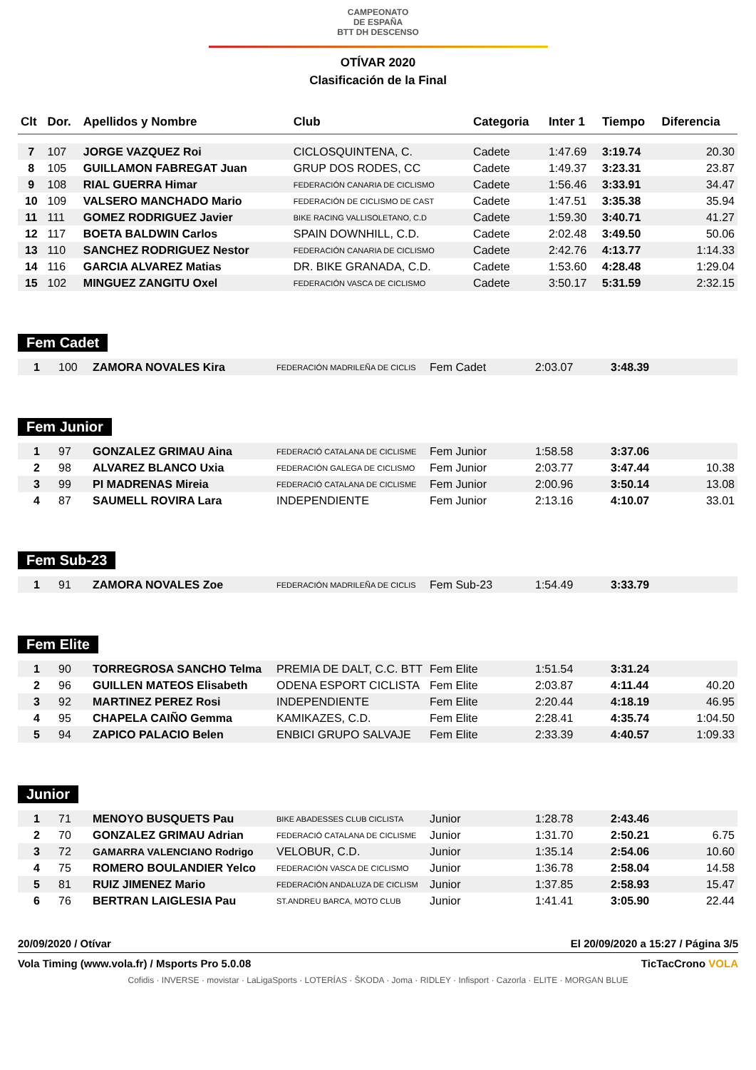CAMPEONATO
DE ESPAÑA
BTT DH DESCENSO
OTÍVAR 2020
Clasificación de la Final
| Clt | Dor. | Apellidos y Nombre | Club | Categoria | Inter 1 | Tiempo | Diferencia |
| --- | --- | --- | --- | --- | --- | --- | --- |
| 7 | 107 | JORGE VAZQUEZ Roi | CICLOSQUINTENA, C. | Cadete | 1:47.69 | 3:19.74 | 20.30 |
| 8 | 105 | GUILLAMON FABREGAT Juan | GRUP DOS RODES, CC | Cadete | 1:49.37 | 3:23.31 | 23.87 |
| 9 | 108 | RIAL GUERRA Himar | FEDERACIÓN CANARIA DE CICLISMO | Cadete | 1:56.46 | 3:33.91 | 34.47 |
| 10 | 109 | VALSERO MANCHADO Mario | FEDERACIÓN DE CICLISMO DE CAST | Cadete | 1:47.51 | 3:35.38 | 35.94 |
| 11 | 111 | GOMEZ RODRIGUEZ Javier | BIKE RACING VALLISOLETANO, C.D | Cadete | 1:59.30 | 3:40.71 | 41.27 |
| 12 | 117 | BOETA BALDWIN Carlos | SPAIN DOWNHILL, C.D. | Cadete | 2:02.48 | 3:49.50 | 50.06 |
| 13 | 110 | SANCHEZ RODRIGUEZ Nestor | FEDERACIÓN CANARIA DE CICLISMO | Cadete | 2:42.76 | 4:13.77 | 1:14.33 |
| 14 | 116 | GARCIA ALVAREZ Matias | DR. BIKE GRANADA, C.D. | Cadete | 1:53.60 | 4:28.48 | 1:29.04 |
| 15 | 102 | MINGUEZ ZANGITU Oxel | FEDERACIÓN VASCA DE CICLISMO | Cadete | 3:50.17 | 5:31.59 | 2:32.15 |
Fem Cadet
| 1 | 100 | ZAMORA NOVALES Kira | FEDERACIÓN MADRILEÑA DE CICLIS | Fem Cadet | 2:03.07 | 3:48.39 | |
Fem Junior
| 1 | 97 | GONZALEZ GRIMAU Aina | FEDERACIÓ CATALANA DE CICLISME | Fem Junior | 1:58.58 | 3:37.06 | |
| 2 | 98 | ALVAREZ BLANCO Uxia | FEDERACIÓN GALEGA DE CICLISMO | Fem Junior | 2:03.77 | 3:47.44 | 10.38 |
| 3 | 99 | PI MADRENAS Mireia | FEDERACIÓ CATALANA DE CICLISME | Fem Junior | 2:00.96 | 3:50.14 | 13.08 |
| 4 | 87 | SAUMELL ROVIRA Lara | INDEPENDIENTE | Fem Junior | 2:13.16 | 4:10.07 | 33.01 |
Fem Sub-23
| 1 | 91 | ZAMORA NOVALES Zoe | FEDERACIÓN MADRILEÑA DE CICLIS | Fem Sub-23 | 1:54.49 | 3:33.79 | |
Fem Elite
| 1 | 90 | TORREGROSA SANCHO Telma | PREMIA DE DALT, C.C. BTT | Fem Elite | 1:51.54 | 3:31.24 | |
| 2 | 96 | GUILLEN MATEOS Elisabeth | ODENA ESPORT CICLISTA | Fem Elite | 2:03.87 | 4:11.44 | 40.20 |
| 3 | 92 | MARTINEZ PEREZ Rosi | INDEPENDIENTE | Fem Elite | 2:20.44 | 4:18.19 | 46.95 |
| 4 | 95 | CHAPELA CAIÑO Gemma | KAMIKAZES, C.D. | Fem Elite | 2:28.41 | 4:35.74 | 1:04.50 |
| 5 | 94 | ZAPICO PALACIO Belen | ENBICI GRUPO SALVAJE | Fem Elite | 2:33.39 | 4:40.57 | 1:09.33 |
Junior
| 1 | 71 | MENOYO BUSQUETS Pau | BIKE ABADESSES CLUB CICLISTA | Junior | 1:28.78 | 2:43.46 | |
| 2 | 70 | GONZALEZ GRIMAU Adrian | FEDERACIÓ CATALANA DE CICLISME | Junior | 1:31.70 | 2:50.21 | 6.75 |
| 3 | 72 | GAMARRA VALENCIANO Rodrigo | VELOBUR, C.D. | Junior | 1:35.14 | 2:54.06 | 10.60 |
| 4 | 75 | ROMERO BOULANDIER Yelco | FEDERACIÓN VASCA DE CICLISMO | Junior | 1:36.78 | 2:58.04 | 14.58 |
| 5 | 81 | RUIZ JIMENEZ Mario | FEDERACIÓN ANDALUZA DE CICLISM | Junior | 1:37.85 | 2:58.93 | 15.47 |
| 6 | 76 | BERTRAN LAIGLESIA Pau | ST.ANDREU BARCA, MOTO CLUB | Junior | 1:41.41 | 3:05.90 | 22.44 |
20/09/2020 / Otívar El 20/09/2020 a 15:27 / Página 3/5
Vola Timing (www.vola.fr) / Msports Pro 5.0.08 TicTacCrono VOLA
Cofidis · INVERSE · movistar · LaLigaSports · LOTERÍAS · ŠKODA · Joma · RIDLEY · Infisport · Cazorla · ELITE · MORGAN BLUE